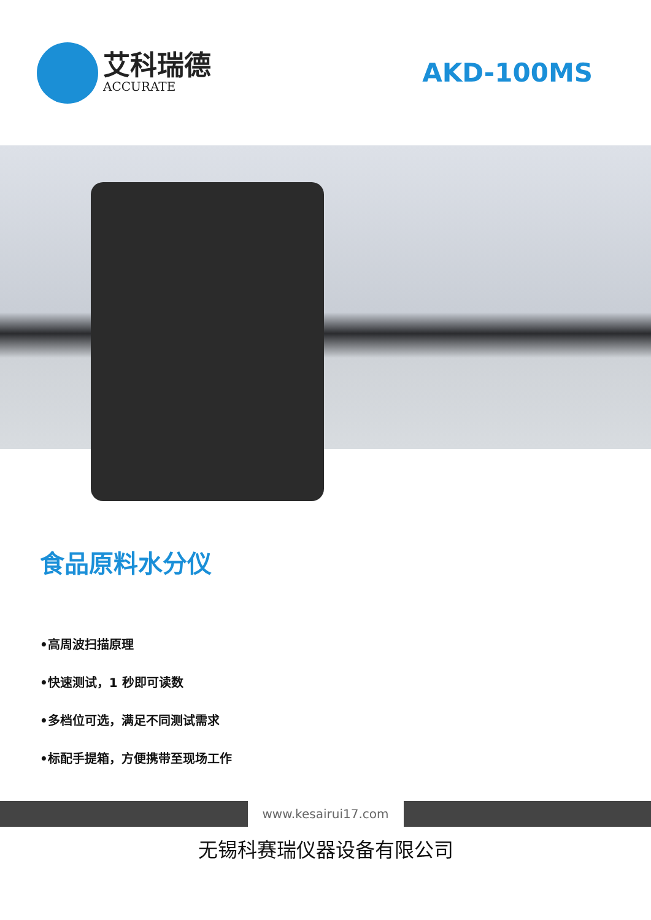艾科瑞德
ACCURATE
AKD-100MS
食品原料水分仪
•高周波扫描原理
•快速测试，1 秒即可读数
•多档位可选，满足不同测试需求
•标配手提箱，方便携带至现场工作
www.kesairui17.com
无锡科赛瑞仪器设备有限公司